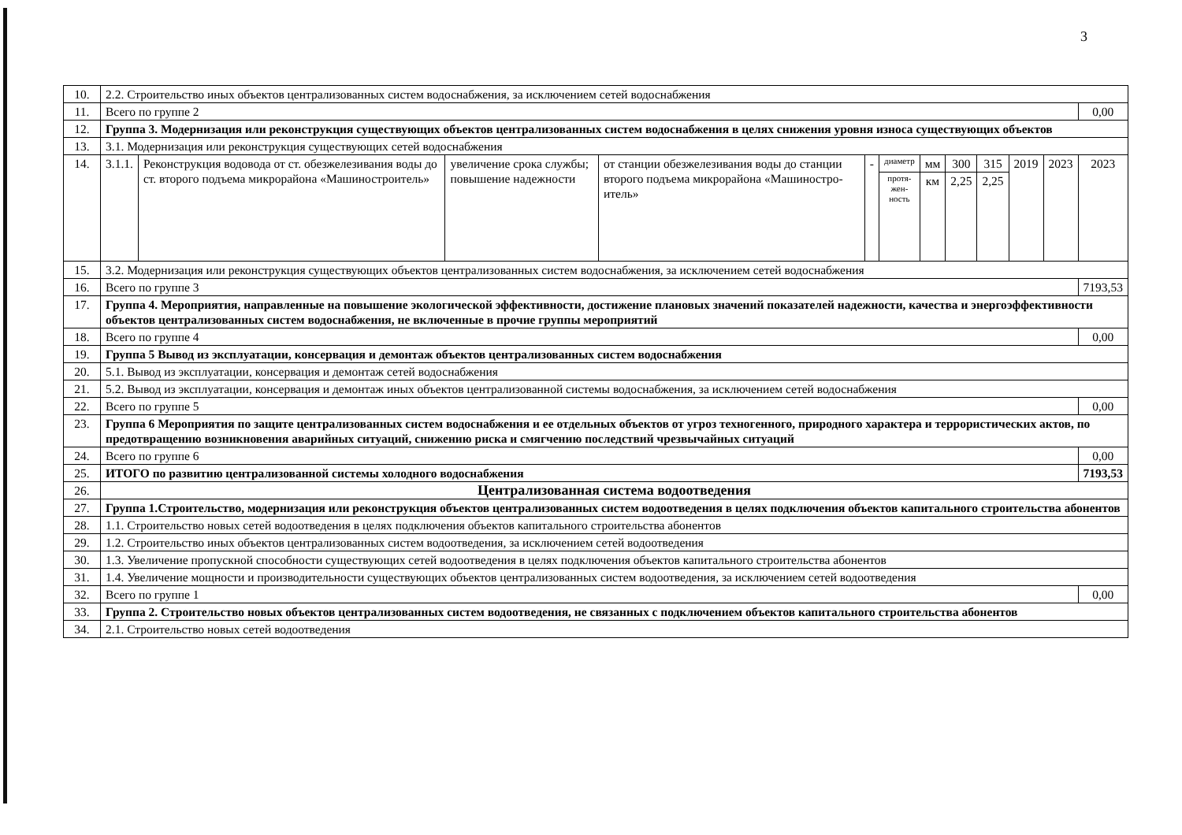3
| 10. | 2.2. Строительство иных объектов централизованных систем водоснабжения, за исключением сетей водоснабжения | | | | | | | | | | | |
| 11. | Всего по группе 2 | | | | | | | | | | | 0,00 |
| 12. | Группа 3. Модернизация или реконструкция существующих объектов централизованных систем водоснабжения в целях снижения уровня износа существующих объектов | | | | | | | | | | | |
| 13. | 3.1. Модернизация или реконструкция существующих сетей водоснабжения | | | | | | | | | | | |
| 14. | 3.1.1. | Реконструкция водовода от ст. обезжелезивания воды до ст. второго подъема микрорайона «Машиностроитель» | увеличение срока службы; повышение надежности | от станции обезжелезивания воды до станции второго подъема микрорайона «Машиностро­итель» | - | диаметр | мм | 300 | 315 | 2019 | 2023 | 2023 |
| | | | | | | протя- жен- ность | км | 2,25 | 2,25 | | | |
| 15. | 3.2. Модернизация или реконструкция существующих объектов централизованных систем водоснабжения, за исключением сетей водоснабжения | | | | | | | | | | | |
| 16. | Всего по группе 3 | | | | | | | | | | | 7193,53 |
| 17. | Группа 4. Мероприятия, направленные на повышение экологической эффективности, достижение плановых значений показателей надежности, качества и энергоэффективности объектов централизованных систем водоснабжения, не включенные в прочие группы мероприятий | | | | | | | | | | | |
| 18. | Всего по группе 4 | | | | | | | | | | | 0,00 |
| 19. | Группа 5 Вывод из эксплуатации, консервация и демонтаж объектов централизованных систем водоснабжения | | | | | | | | | | | |
| 20. | 5.1. Вывод из эксплуатации, консервация и демонтаж сетей водоснабжения | | | | | | | | | | | |
| 21. | 5.2. Вывод из эксплуатации, консервация и демонтаж иных объектов централизованной системы водоснабжения, за исключением сетей водоснабжения | | | | | | | | | | | |
| 22. | Всего по группе 5 | | | | | | | | | | | 0,00 |
| 23. | Группа 6 Мероприятия по защите централизованных систем водоснабжения и ее отдельных объектов от угроз техногенного, природного характера и террористических актов, по предотвращению возникновения аварийных ситуаций, снижению риска и смягчению последствий чрезвычайных ситуаций | | | | | | | | | | | |
| 24. | Всего по группе 6 | | | | | | | | | | | 0,00 |
| 25. | ИТОГО по развитию централизованной системы холодного водоснабжения | | | | | | | | | | | 7193,53 |
| 26. | Централизованная система водоотведения | | | | | | | | | | | |
| 27. | Группа 1.Строительство, модернизация или реконструкция объектов централизованных систем водоотведения в целях подключения объектов капитального строительства абонентов | | | | | | | | | | | |
| 28. | 1.1. Строительство новых сетей водоотведения в целях подключения объектов капитального строительства абонентов | | | | | | | | | | | |
| 29. | 1.2. Строительство иных объектов централизованных систем водоотведения, за исключением сетей водоотведения | | | | | | | | | | | |
| 30. | 1.3. Увеличение пропускной способности существующих сетей водоотведения в целях подключения объектов капитального строительства абонентов | | | | | | | | | | | |
| 31. | 1.4. Увеличение мощности и производительности существующих объектов централизованных систем водоотведения, за исключением сетей водоотведения | | | | | | | | | | | |
| 32. | Всего по группе 1 | | | | | | | | | | | 0,00 |
| 33. | Группа 2. Строительство новых объектов централизованных систем водоотведения, не связанных с подключением объектов капитального строительства абонентов | | | | | | | | | | | |
| 34. | 2.1. Строительство новых сетей водоотведения | | | | | | | | | | | |